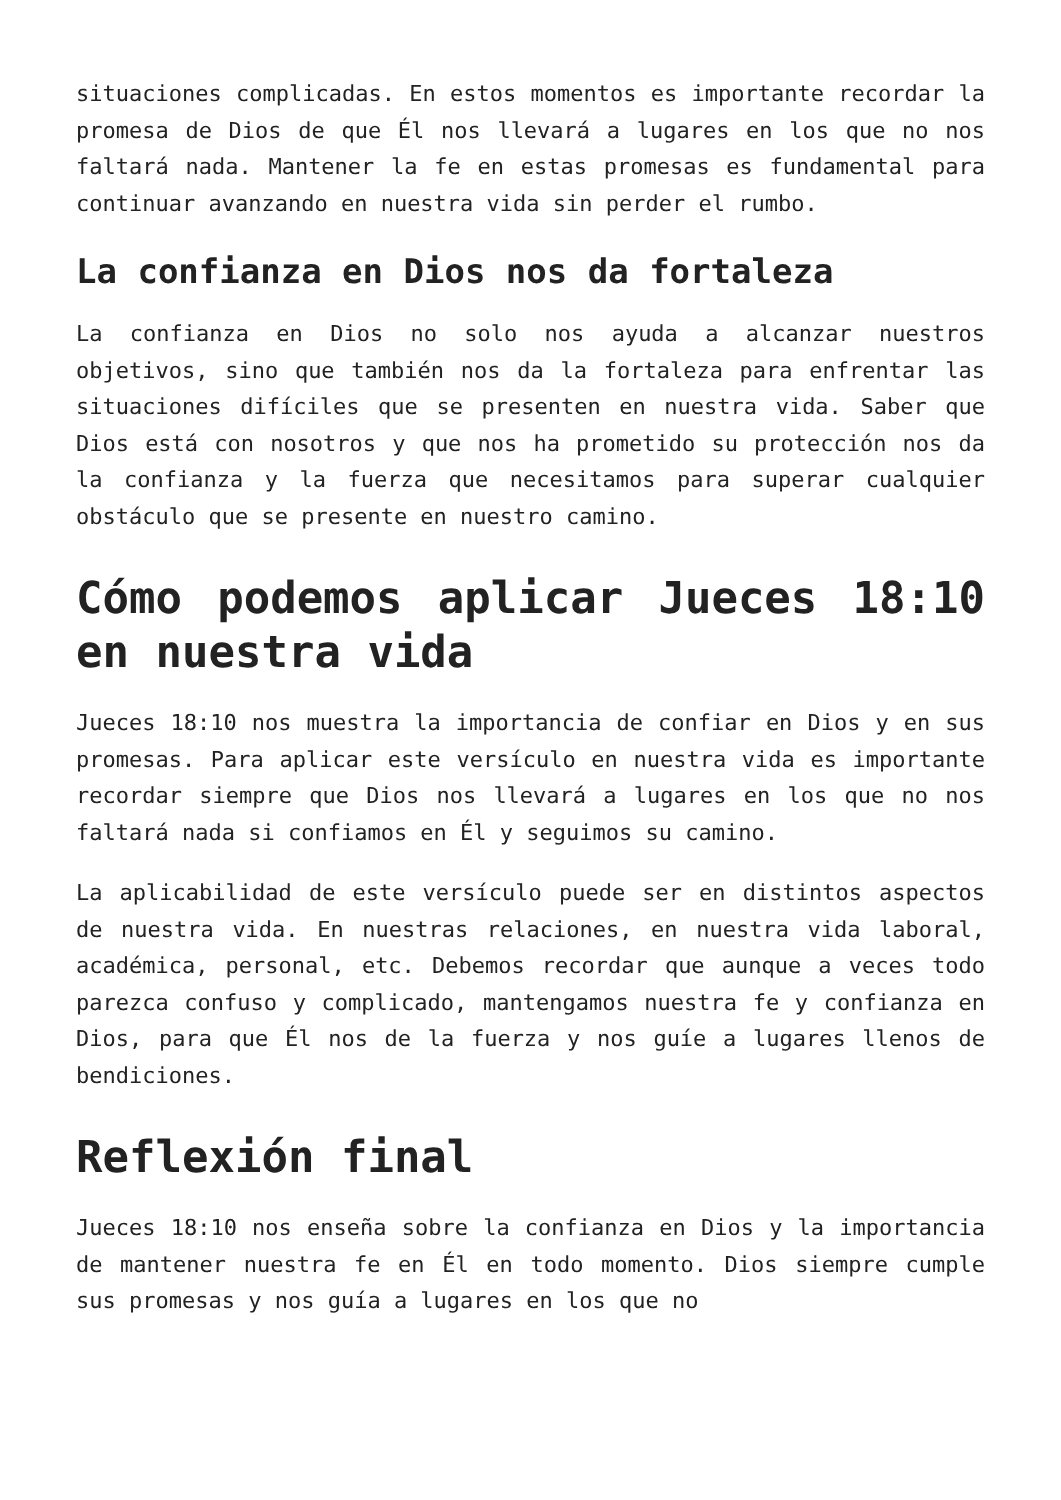situaciones complicadas. En estos momentos es importante recordar la promesa de Dios de que Él nos llevará a lugares en los que no nos faltará nada. Mantener la fe en estas promesas es fundamental para continuar avanzando en nuestra vida sin perder el rumbo.
La confianza en Dios nos da fortaleza
La confianza en Dios no solo nos ayuda a alcanzar nuestros objetivos, sino que también nos da la fortaleza para enfrentar las situaciones difíciles que se presenten en nuestra vida. Saber que Dios está con nosotros y que nos ha prometido su protección nos da la confianza y la fuerza que necesitamos para superar cualquier obstáculo que se presente en nuestro camino.
Cómo podemos aplicar Jueces 18:10 en nuestra vida
Jueces 18:10 nos muestra la importancia de confiar en Dios y en sus promesas. Para aplicar este versículo en nuestra vida es importante recordar siempre que Dios nos llevará a lugares en los que no nos faltará nada si confiamos en Él y seguimos su camino.
La aplicabilidad de este versículo puede ser en distintos aspectos de nuestra vida. En nuestras relaciones, en nuestra vida laboral, académica, personal, etc. Debemos recordar que aunque a veces todo parezca confuso y complicado, mantengamos nuestra fe y confianza en Dios, para que Él nos de la fuerza y nos guíe a lugares llenos de bendiciones.
Reflexión final
Jueces 18:10 nos enseña sobre la confianza en Dios y la importancia de mantener nuestra fe en Él en todo momento. Dios siempre cumple sus promesas y nos guía a lugares en los que no